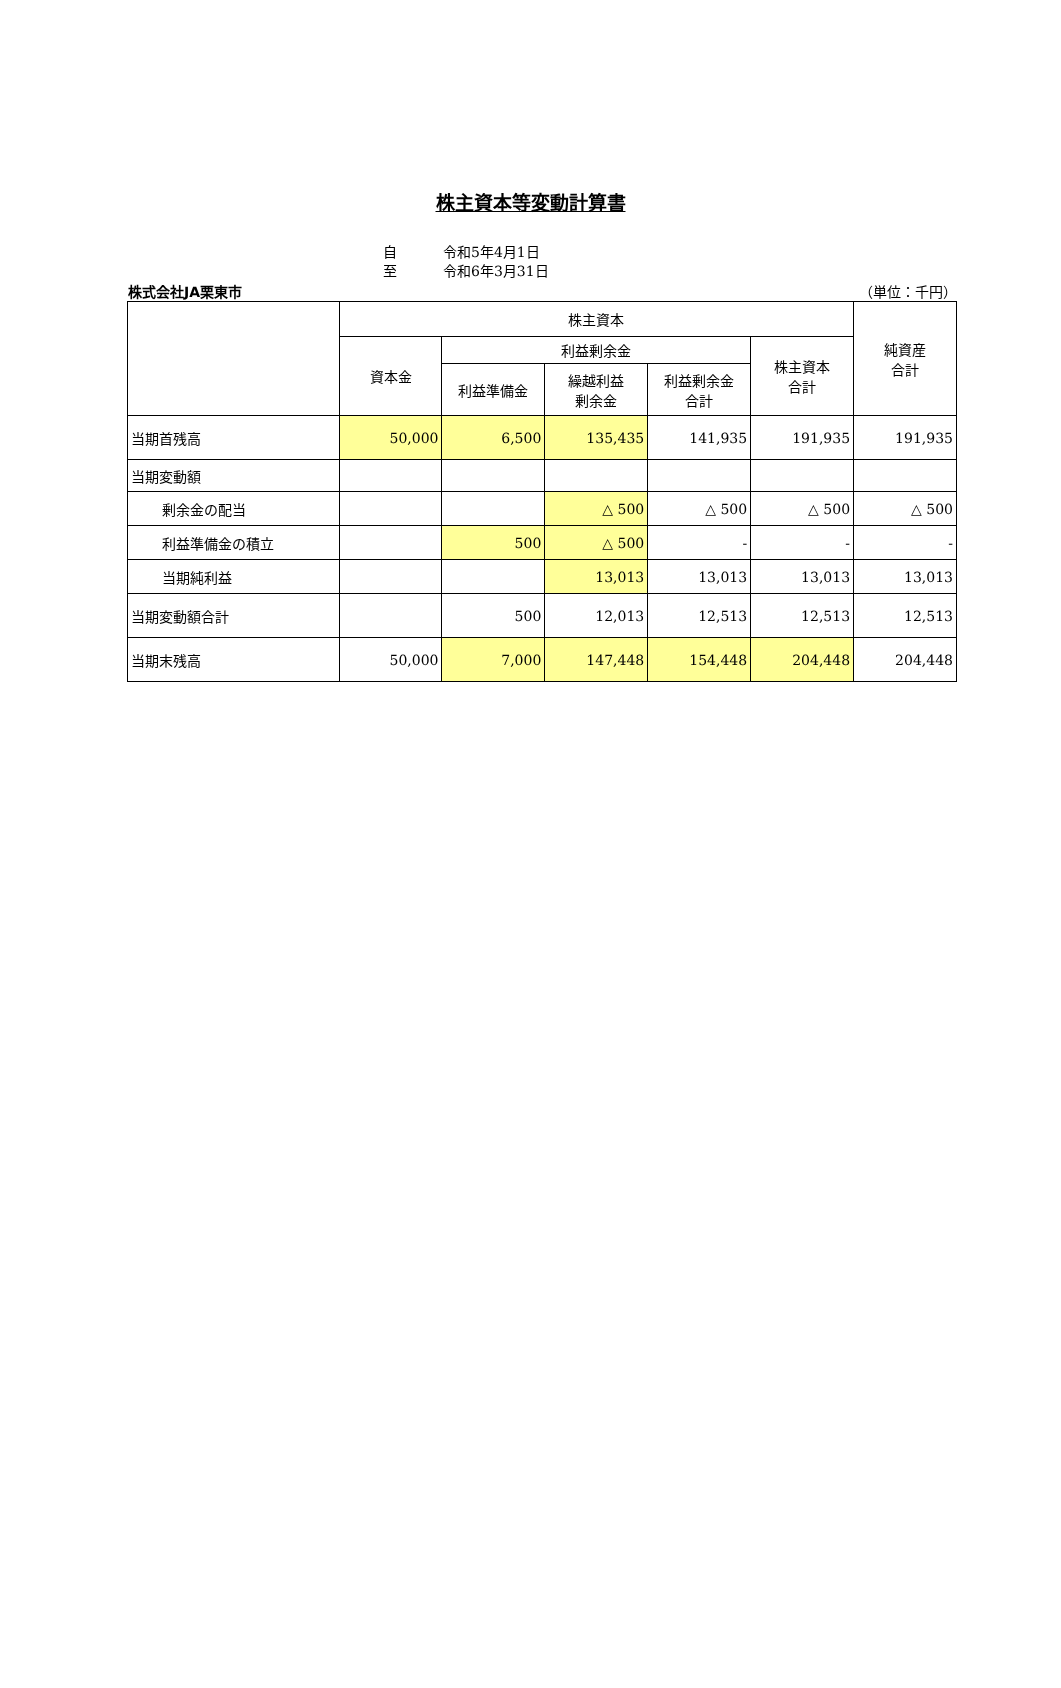株主資本等変動計算書
自 令和5年4月1日
至 令和6年3月31日
株式会社JA栗東市 （単位：千円）
| | 株主資本 | | | | | 純資産 合計 |
| --- | --- | --- | --- | --- | --- | --- |
| | 資本金 | 利益剰余金 | | | 株主資本 合計 | |
| | | 利益準備金 | 繰越利益 剰余金 | 利益剰余金 合計 | | |
| 当期首残高 | 50,000 | 6,500 | 135,435 | 141,935 | 191,935 | 191,935 |
| 当期変動額 | | | | | | |
| 剰余金の配当 | | | △ 500 | △ 500 | △ 500 | △ 500 |
| 利益準備金の積立 | | 500 | △ 500 | - | - | - |
| 当期純利益 | | | 13,013 | 13,013 | 13,013 | 13,013 |
| 当期変動額合計 | | 500 | 12,013 | 12,513 | 12,513 | 12,513 |
| 当期末残高 | 50,000 | 7,000 | 147,448 | 154,448 | 204,448 | 204,448 |